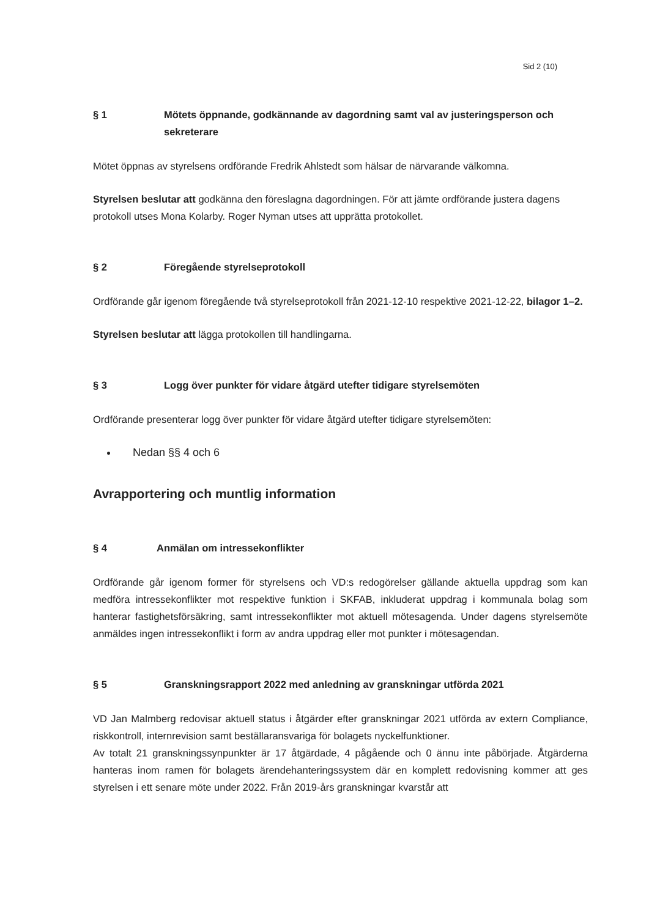Sid 2 (10)
§ 1 Mötets öppnande, godkännande av dagordning samt val av justeringsperson och sekreterare
Mötet öppnas av styrelsens ordförande Fredrik Ahlstedt som hälsar de närvarande välkomna.
Styrelsen beslutar att godkänna den föreslagna dagordningen. För att jämte ordförande justera dagens protokoll utses Mona Kolarby. Roger Nyman utses att upprätta protokollet.
§ 2 Föregående styrelseprotokoll
Ordförande går igenom föregående två styrelseprotokoll från 2021-12-10 respektive 2021-12-22, bilagor 1–2.
Styrelsen beslutar att lägga protokollen till handlingarna.
§ 3 Logg över punkter för vidare åtgärd utefter tidigare styrelsemöten
Ordförande presenterar logg över punkter för vidare åtgärd utefter tidigare styrelsemöten:
Nedan §§ 4 och 6
Avrapportering och muntlig information
§ 4 Anmälan om intressekonflikter
Ordförande går igenom former för styrelsens och VD:s redogörelser gällande aktuella uppdrag som kan medföra intressekonflikter mot respektive funktion i SKFAB, inkluderat uppdrag i kommunala bolag som hanterar fastighetsförsäkring, samt intressekonflikter mot aktuell mötesagenda. Under dagens styrelsemöte anmäldes ingen intressekonflikt i form av andra uppdrag eller mot punkter i mötesagendan.
§ 5 Granskningsrapport 2022 med anledning av granskningar utförda 2021
VD Jan Malmberg redovisar aktuell status i åtgärder efter granskningar 2021 utförda av extern Compliance, riskkontroll, internrevision samt beställaransvariga för bolagets nyckelfunktioner.
Av totalt 21 granskningssynpunkter är 17 åtgärdade, 4 pågående och 0 ännu inte påbörjade. Åtgärderna hanteras inom ramen för bolagets ärendehanteringssystem där en komplett redovisning kommer att ges styrelsen i ett senare möte under 2022. Från 2019-års granskningar kvarstår att